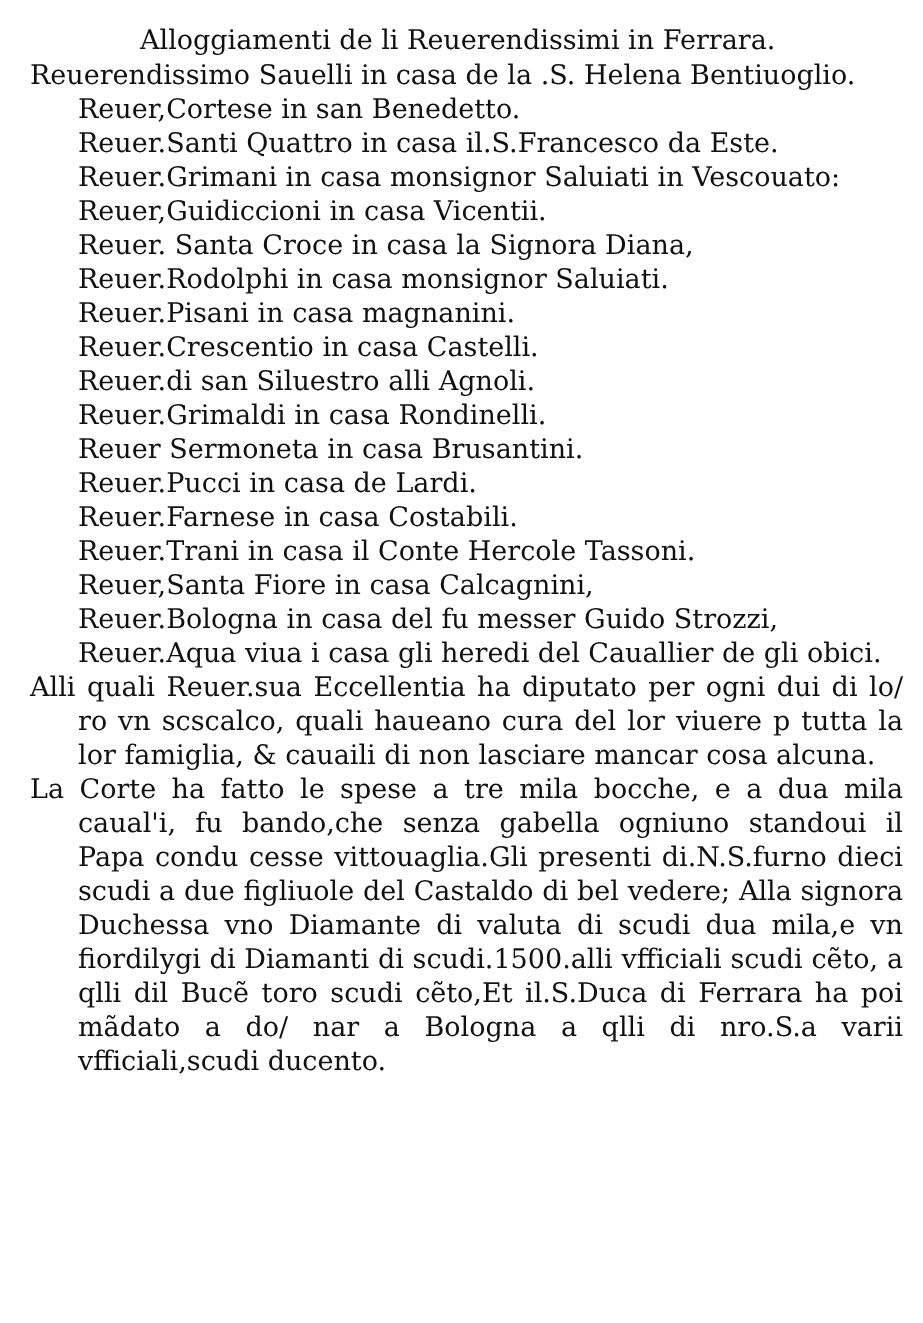Alloggiamenti de li Reuerendissimi in Ferrara.
Reuerendissimo Sauelli in casa de la .S. Helena Bentiuoglio.
Reuer,Cortese in san Benedetto.
Reuer.Santi Quattro in casa il.S.Francesco da Este.
Reuer.Grimani in casa monsignor Saluiati in Vescouato:
Reuer,Guidiccioni in casa Vicentii.
Reuer. Santa Croce in casa la Signora Diana,
Reuer.Rodolphi in casa monsignor Saluiati.
Reuer.Pisani in casa magnanini.
Reuer.Crescentio in casa Castelli.
Reuer.di san Siluestro alli Agnoli.
Reuer.Grimaldi in casa Rondinelli.
Reuer Sermoneta in casa Brusantini.
Reuer.Pucci in casa de Lardi.
Reuer.Farnese in casa Costabili.
Reuer.Trani in casa il Conte Hercole Tassoni.
Reuer,Santa Fiore in casa Calcagnini,
Reuer.Bologna in casa del fu messer Guido Strozzi,
Reuer.Aqua viua i casa gli heredi del Cauallier de gli obici.
Alli quali Reuer.sua Eccellentia ha diputato per ogni dui di lo/ ro vn scscalco, quali haueano cura del lor viuere p tutta la lor famiglia, & cauaili di non lasciare mancar cosa alcuna.
La Corte ha fatto le spese a tre mila bocche, e a dua mila caual'i, fu bando,che senza gabella ogniuno standoui il Papa condu cesse vittouaglia.Gli presenti di.N.S.furno dieci scudi a due figliuole del Castaldo di bel vedere; Alla signora Duchessa vno Diamante di valuta di scudi dua mila,e vn fiordilygi di Diamanti di scudi.1500.alli vfficiali scudi cẽto, a qlli dil Bucẽ toro scudi cẽto,Et il.S.Duca di Ferrara ha poi mãdato a do/ nar a Bologna a qlli di nro.S.a varii vfficiali,scudi ducento.